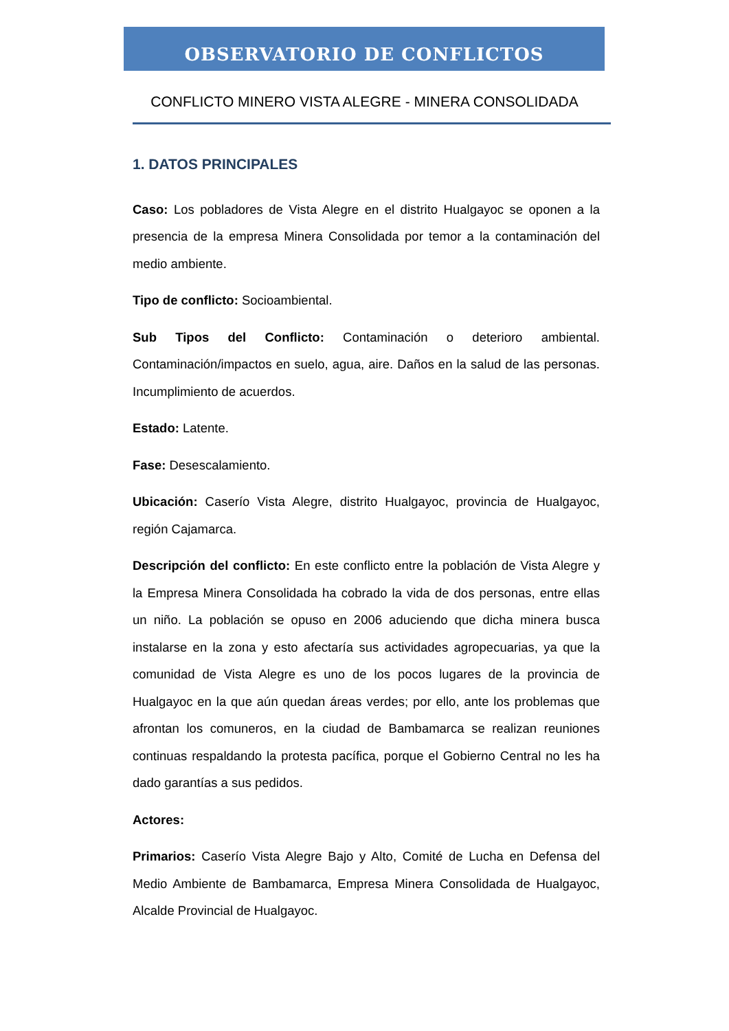OBSERVATORIO DE CONFLICTOS
CONFLICTO MINERO VISTA ALEGRE - MINERA CONSOLIDADA
1. DATOS PRINCIPALES
Caso: Los pobladores de Vista Alegre en el distrito Hualgayoc se oponen a la presencia de la empresa Minera Consolidada por temor a la contaminación del medio ambiente.
Tipo de conflicto: Socioambiental.
Sub Tipos del Conflicto: Contaminación o deterioro ambiental. Contaminación/impactos en suelo, agua, aire. Daños en la salud de las personas. Incumplimiento de acuerdos.
Estado: Latente.
Fase: Desescalamiento.
Ubicación: Caserío Vista Alegre, distrito Hualgayoc, provincia de Hualgayoc, región Cajamarca.
Descripción del conflicto: En este conflicto entre la población de Vista Alegre y la Empresa Minera Consolidada ha cobrado la vida de dos personas, entre ellas un niño. La población se opuso en 2006 aduciendo que dicha minera busca instalarse en la zona y esto afectaría sus actividades agropecuarias, ya que la comunidad de Vista Alegre es uno de los pocos lugares de la provincia de Hualgayoc en la que aún quedan áreas verdes; por ello, ante los problemas que afrontan los comuneros, en la ciudad de Bambamarca se realizan reuniones continuas respaldando la protesta pacífica, porque el Gobierno Central no les ha dado garantías a sus pedidos.
Actores:
Primarios: Caserío Vista Alegre Bajo y Alto, Comité de Lucha en Defensa del Medio Ambiente de Bambamarca, Empresa Minera Consolidada de Hualgayoc, Alcalde Provincial de Hualgayoc.